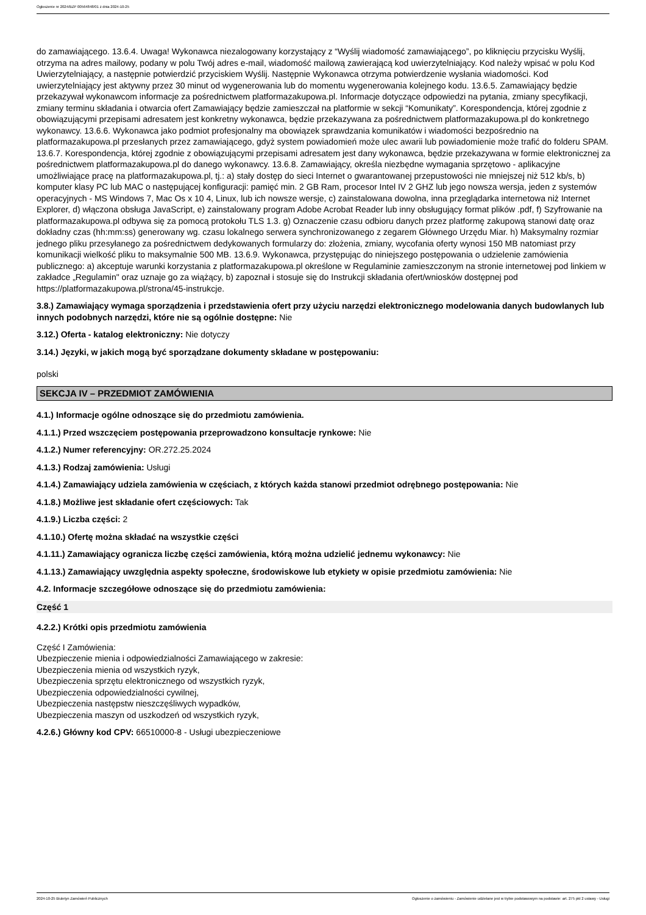Ogłoszenie nr 2024/BZP 00564848/01 z dnia 2024-10-25
do zamawiającego. 13.6.4. Uwaga! Wykonawca niezalogowany korzystający z “Wyślij wiadomość zamawiającego”, po kliknięciu przycisku Wyślij, otrzyma na adres mailowy, podany w polu Twój adres e-mail, wiadomość mailową zawierającą kod uwierzytelniający. Kod należy wpisać w polu Kod Uwierzytelniający, a następnie potwierdzić przyciskiem Wyślij. Następnie Wykonawca otrzyma potwierdzenie wysłania wiadomości. Kod uwierzytelniający jest aktywny przez 30 minut od wygenerowania lub do momentu wygenerowania kolejnego kodu. 13.6.5. Zamawiający będzie przekazywał wykonawcom informacje za pośrednictwem platformazakupowa.pl. Informacje dotyczące odpowiedzi na pytania, zmiany specyfikacji, zmiany terminu składania i otwarcia ofert Zamawiający będzie zamieszczał na platformie w sekcji “Komunikaty”. Korespondencja, której zgodnie z obowiązującymi przepisami adresatem jest konkretny wykonawca, będzie przekazywana za pośrednictwem platformazakupowa.pl do konkretnego wykonawcy. 13.6.6. Wykonawca jako podmiot profesjonalny ma obowiązek sprawdzania komunikatów i wiadomości bezpośrednio na platformazakupowa.pl przesłanych przez zamawiającego, gdyż system powiadomień może ulec awarii lub powiadomienie może trafić do folderu SPAM. 13.6.7. Korespondencja, której zgodnie z obowiązującymi przepisami adresatem jest dany wykonawca, będzie przekazywana w formie elektronicznej za pośrednictwem platformazakupowa.pl do danego wykonawcy. 13.6.8. Zamawiający, określa niezbędne wymagania sprzętowo - aplikacyjne umożliwiające pracę na platformazakupowa.pl, tj.: a) stały dostęp do sieci Internet o gwarantowanej przepustowości nie mniejszej niż 512 kb/s, b) komputer klasy PC lub MAC o następującej konfiguracji: pamięć min. 2 GB Ram, procesor Intel IV 2 GHZ lub jego nowsza wersja, jeden z systemów operacyjnych - MS Windows 7, Mac Os x 10 4, Linux, lub ich nowsze wersje, c) zainstalowana dowolna, inna przeglądarka internetowa niż Internet Explorer, d) włączona obsługa JavaScript, e) zainstalowany program Adobe Acrobat Reader lub inny obsługujący format plików .pdf, f) Szyfrowanie na platformazakupowa.pl odbywa się za pomocą protokołu TLS 1.3. g) Oznaczenie czasu odbioru danych przez platformę zakupową stanowi datę oraz dokładny czas (hh:mm:ss) generowany wg. czasu lokalnego serwera synchronizowanego z zegarem Głównego Urzędu Miar. h) Maksymalny rozmiar jednego pliku przesyłanego za pośrednictwem dedykowanych formularzy do: złożenia, zmiany, wycofania oferty wynosi 150 MB natomiast przy komunikacji wielkość pliku to maksymalnie 500 MB. 13.6.9. Wykonawca, przystępując do niniejszego postępowania o udzielenie zamówienia publicznego: a) akceptuje warunki korzystania z platformazakupowa.pl określone w Regulaminie zamieszczonym na stronie internetowej pod linkiem w zakładce „Regulamin" oraz uznaje go za wiążący, b) zapoznał i stosuje się do Instrukcji składania ofert/wniosków dostępnej pod https://platformazakupowa.pl/strona/45-instrukcje.
3.8.) Zamawiający wymaga sporządzenia i przedstawienia ofert przy użyciu narzędzi elektronicznego modelowania danych budowlanych lub innych podobnych narzędzi, które nie są ogólnie dostępne: Nie
3.12.) Oferta - katalog elektroniczny: Nie dotyczy
3.14.) Języki, w jakich mogą być sporządzane dokumenty składane w postępowaniu:
polski
SEKCJA IV – PRZEDMIOT ZAMÓWIENIA
4.1.) Informacje ogólne odnoszące się do przedmiotu zamówienia.
4.1.1.) Przed wszczęciem postępowania przeprowadzono konsultacje rynkowe: Nie
4.1.2.) Numer referencyjny: OR.272.25.2024
4.1.3.) Rodzaj zamówienia: Usługi
4.1.4.) Zamawiający udziela zamówienia w częściach, z których każda stanowi przedmiot odrębnego postępowania: Nie
4.1.8.) Możliwe jest składanie ofert częściowych: Tak
4.1.9.) Liczba części: 2
4.1.10.) Ofertę można składać na wszystkie części
4.1.11.) Zamawiający ogranicza liczbę części zamówienia, którą można udzielić jednemu wykonawcy: Nie
4.1.13.) Zamawiający uwzględnia aspekty społeczne, środowiskowe lub etykiety w opisie przedmiotu zamówienia: Nie
4.2. Informacje szczegółowe odnoszące się do przedmiotu zamówienia:
Część 1
4.2.2.) Krótki opis przedmiotu zamówienia
Część I Zamówienia:
Ubezpieczenie mienia i odpowiedzialności Zamawiającego w zakresie:
Ubezpieczenia mienia od wszystkich ryzyk,
Ubezpieczenia sprzętu elektronicznego od wszystkich ryzyk,
Ubezpieczenia odpowiedzialności cywilnej,
Ubezpieczenia następstw nieszczęśliwych wypadków,
Ubezpieczenia maszyn od uszkodzeń od wszystkich ryzyk,
4.2.6.) Główny kod CPV: 66510000-8 - Usługi ubezpieczeniowe
2024-10-25 Biuletyn Zamówień Publicznych Ogłoszenie o zamówieniu - Zamówienie udzielane jest w trybie podstawowym na podstawie: art. 275 pkt 2 ustawy - Usługi